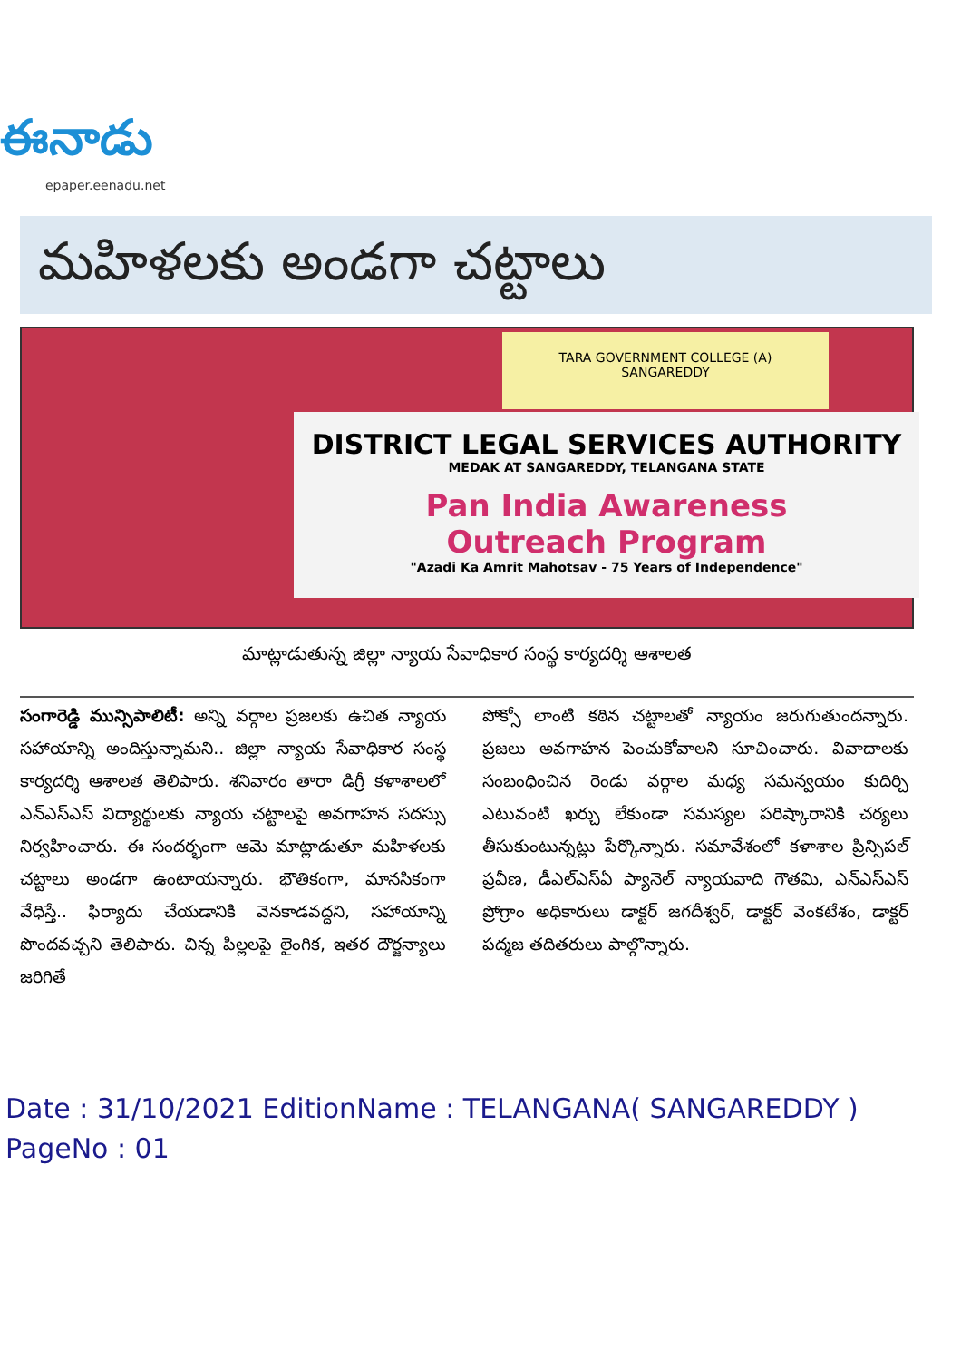ఈనాడు
epaper.eenadu.net
మహిళలకు అండగా చట్టాలు
TARA GOVERNMENT COLLEGE (A)
SANGAREDDY
DISTRICT LEGAL SERVICES AUTHORITY
MEDAK AT SANGAREDDY, TELANGANA STATE
Pan India Awareness
Outreach Program
"Azadi Ka Amrit Mahotsav - 75 Years of Independence"
మాట్లాడుతున్న జిల్లా న్యాయ సేవాధికార సంస్థ కార్యదర్శి ఆశాలత
సంగారెడ్డి మున్సిపాలిటీ: అన్ని వర్గాల ప్రజలకు ఉచిత న్యాయ సహాయాన్ని అందిస్తున్నామని.. జిల్లా న్యాయ సేవాధికార సంస్థ కార్యదర్శి ఆశాలత తెలిపారు. శనివారం తారా డిగ్రీ కళాశాలలో ఎన్ఎస్ఎస్ విద్యార్థులకు న్యాయ చట్టాలపై అవగాహన సదస్సు నిర్వహించారు. ఈ సందర్భంగా ఆమె మాట్లాడుతూ మహిళలకు చట్టాలు అండగా ఉంటాయన్నారు. భౌతికంగా, మానసికంగా వేధిస్తే.. ఫిర్యాదు చేయడానికి వెనకాడవద్దని, సహాయాన్ని పొందవచ్చని తెలిపారు. చిన్న పిల్లలపై లైంగిక, ఇతర దౌర్జన్యాలు జరిగితే
పోక్సో లాంటి కఠిన చట్టాలతో న్యాయం జరుగుతుందన్నారు. ప్రజలు అవగాహన పెంచుకోవాలని సూచించారు. వివాదాలకు సంబంధించిన రెండు వర్గాల మధ్య సమన్వయం కుదిర్చి ఎటువంటి ఖర్చు లేకుండా సమస్యల పరిష్కారానికి చర్యలు తీసుకుంటున్నట్లు పేర్కొన్నారు. సమావేశంలో కళాశాల ప్రిన్సిపల్ ప్రవీణ, డీఎల్ఎస్ఏ ప్యానెల్ న్యాయవాది గౌతమి, ఎన్ఎస్ఎస్ ప్రోగ్రాం అధికారులు డాక్టర్ జగదీశ్వర్, డాక్టర్ వెంకటేశం, డాక్టర్ పద్మజ తదితరులు పాల్గొన్నారు.
Date : 31/10/2021 EditionName : TELANGANA( SANGAREDDY )
PageNo : 01